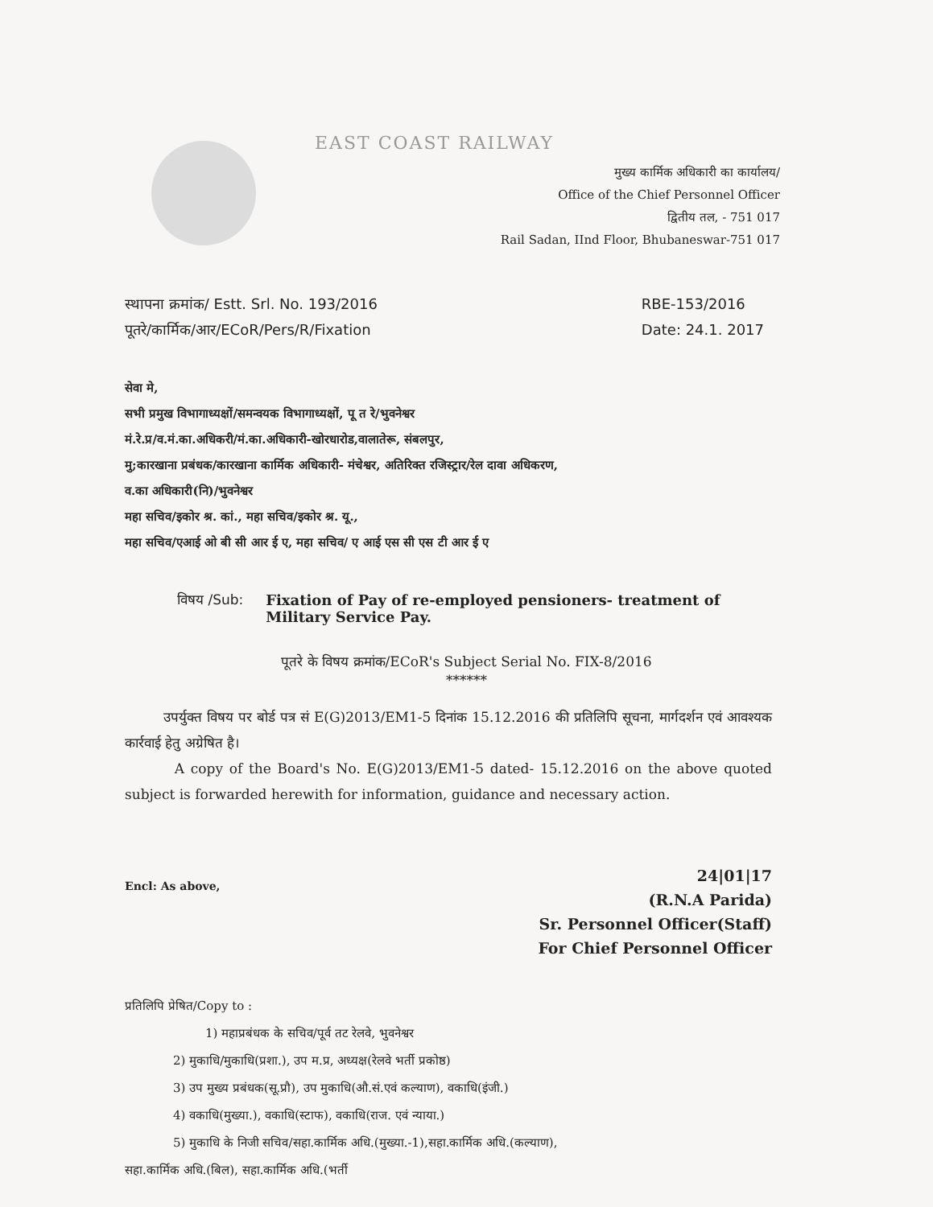EAST COAST RAILWAY
मुख्य कार्मिक अधिकारी का कार्यालय/
Office of the Chief Personnel Officer
द्वितीय तल, - 751 017
Rail Sadan, IInd Floor, Bhubaneswar-751 017
स्थापना क्रमांक/ Estt. Srl. No. 193/2016
पूतरे/कार्मिक/आर/ECoR/Pers/R/Fixation
RBE-153/2016
Date: 24.1. 2017
सेवा मे,
सभी प्रमुख विभागाध्यक्षों/समन्वयक विभागाध्यक्षों, पू त रे/भुवनेश्वर
मं.रे.प्र/व.मं.का.अधिकरी/मं.का.अधिकारी-खोरधारोड,वालातेरू, संबलपुर,
मु;कारखाना प्रबंधक/कारखाना कार्मिक अधिकारी- मंचेश्वर, अतिरिक्त रजिस्ट्रार/रेल दावा अधिकरण,
व.का अधिकारी(नि)/भुवनेश्वर
महा सचिव/इकोर श्र. कां., महा सचिव/इकोर श्र. यू.,
महा सचिव/एआई ओ बी सी आर ई ए, महा सचिव/ ए आई एस सी एस टी आर ई ए
विषय /Sub: Fixation of Pay of re-employed pensioners- treatment of Military Service Pay.
पूतरे के विषय क्रमांक/ECoR's Subject Serial No. FIX-8/2016
******
उपर्युक्त विषय पर बोर्ड पत्र सं E(G)2013/EM1-5 दिनांक 15.12.2016 की प्रतिलिपि सूचना, मार्गदर्शन एवं आवश्यक कार्रवाई हेतु अग्रेषित है।
A copy of the Board's No. E(G)2013/EM1-5 dated- 15.12.2016 on the above quoted subject is forwarded herewith for information, guidance and necessary action.
Encl: As above,
24|01|17
(R.N.A Parida)
Sr. Personnel Officer(Staff)
For Chief Personnel Officer
प्रतिलिपि प्रेषित/Copy to :
1) महाप्रबंधक के सचिव/पूर्व तट रेलवे, भुवनेश्वर
2) मुकाधि/मुकाधि(प्रशा.), उप म.प्र, अध्यक्ष(रेलवे भर्ती प्रकोष्ठ)
3) उप मुख्य प्रबंधक(सू.प्रौ), उप मुकाधि(औ.सं.एवं कल्याण), वकाधि(इंजी.)
4) वकाधि(मुख्या.), वकाधि(स्टाफ), वकाधि(राज. एवं न्याया.)
5) मुकाधि के निजी सचिव/सहा.कार्मिक अधि.(मुख्या.-1),सहा.कार्मिक अधि.(कल्याण),
सहा.कार्मिक अधि.(बिल), सहा.कार्मिक अधि.(भर्ती